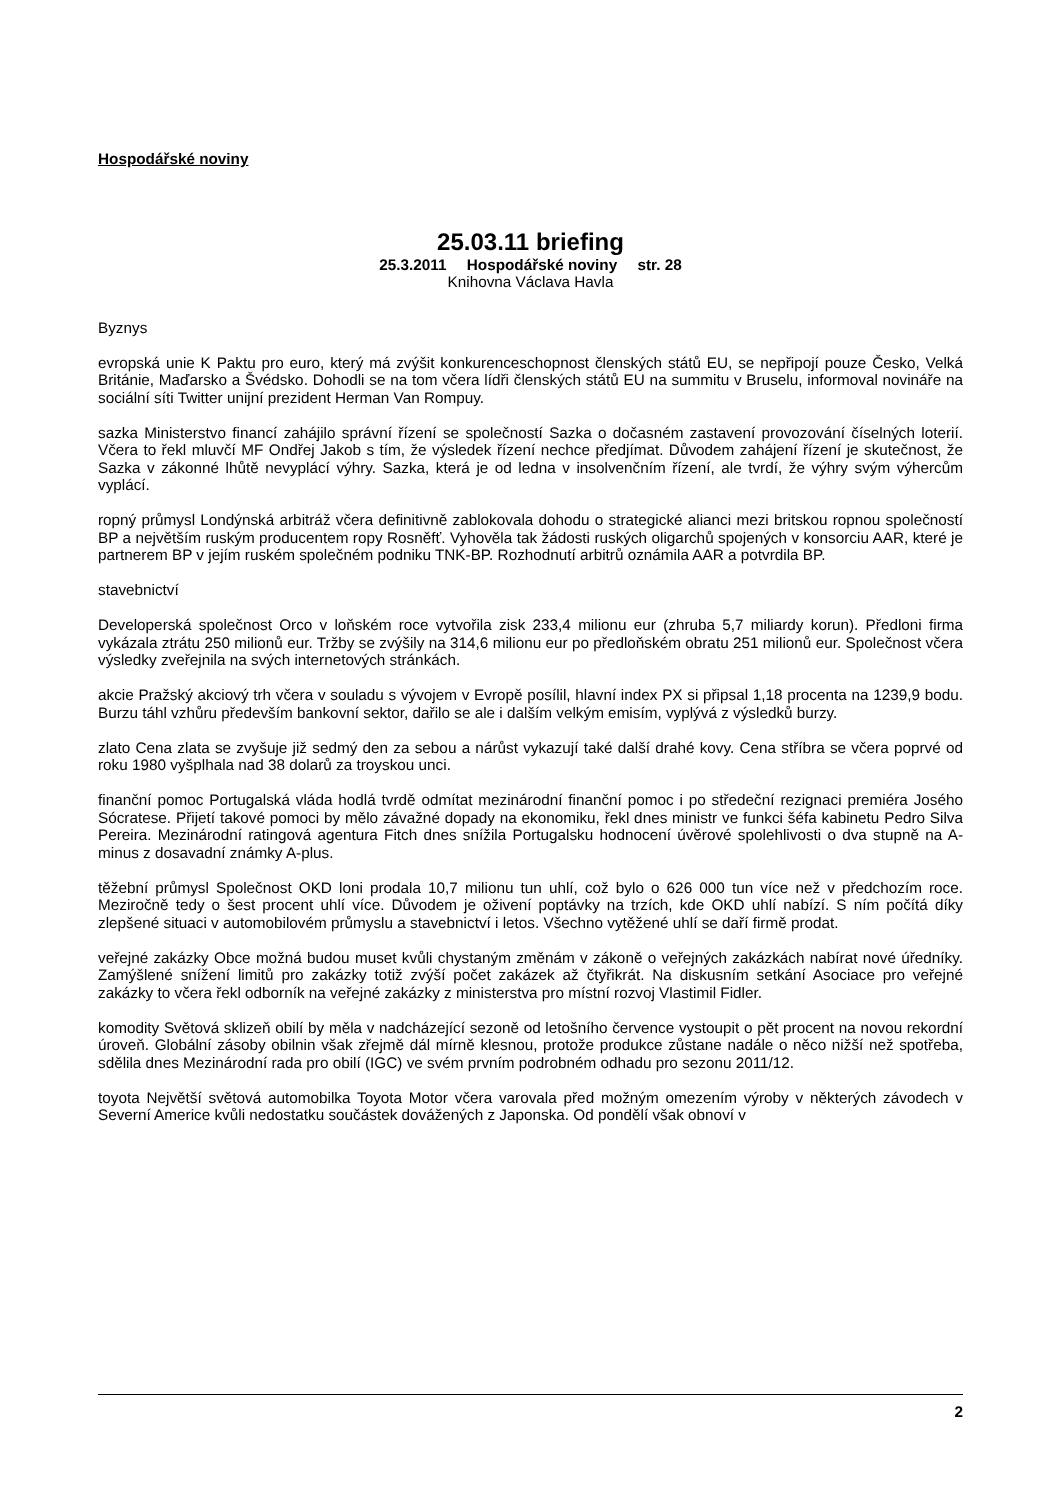Hospodářské noviny
25.03.11 briefing
25.3.2011 Hospodářské noviny str. 28
Knihovna Václava Havla
Byznys
evropská unie K Paktu pro euro, který má zvýšit konkurenceschopnost členských států EU, se nepřipojí pouze Česko, Velká Británie, Maďarsko a Švédsko. Dohodli se na tom včera lídři členských států EU na summitu v Bruselu, informoval novináře na sociální síti Twitter unijní prezident Herman Van Rompuy.
sazka Ministerstvo financí zahájilo správní řízení se společností Sazka o dočasném zastavení provozování číselných loterií. Včera to řekl mluvčí MF Ondřej Jakob s tím, že výsledek řízení nechce předjímat. Důvodem zahájení řízení je skutečnost, že Sazka v zákonné lhůtě nevyplácí výhry. Sazka, která je od ledna v insolvenčním řízení, ale tvrdí, že výhry svým výhercům vyplácí.
ropný průmysl Londýnská arbitráž včera definitivně zablokovala dohodu o strategické alianci mezi britskou ropnou společností BP a největším ruským producentem ropy Rosněfť. Vyhověla tak žádosti ruských oligarchů spojených v konsorciu AAR, které je partnerem BP v jejím ruském společném podniku TNK-BP. Rozhodnutí arbitrů oznámila AAR a potvrdila BP.
stavebnictví
Developerská společnost Orco v loňském roce vytvořila zisk 233,4 milionu eur (zhruba 5,7 miliardy korun). Předloni firma vykázala ztrátu 250 milionů eur. Tržby se zvýšily na 314,6 milionu eur po předloňském obratu 251 milionů eur. Společnost včera výsledky zveřejnila na svých internetových stránkách.
akcie Pražský akciový trh včera v souladu s vývojem v Evropě posílil, hlavní index PX si připsal 1,18 procenta na 1239,9 bodu. Burzu táhl vzhůru především bankovní sektor, dařilo se ale i dalším velkým emisím, vyplývá z výsledků burzy.
zlato Cena zlata se zvyšuje již sedmý den za sebou a nárůst vykazují také další drahé kovy. Cena stříbra se včera poprvé od roku 1980 vyšplhala nad 38 dolarů za troyskou unci.
finanční pomoc Portugalská vláda hodlá tvrdě odmítat mezinárodní finanční pomoc i po středeční rezignaci premiéra Josého Sócratese. Přijetí takové pomoci by mělo závažné dopady na ekonomiku, řekl dnes ministr ve funkci šéfa kabinetu Pedro Silva Pereira. Mezinárodní ratingová agentura Fitch dnes snížila Portugalsku hodnocení úvěrové spolehlivosti o dva stupně na A-minus z dosavadní známky A-plus.
těžební průmysl Společnost OKD loni prodala 10,7 milionu tun uhlí, což bylo o 626 000 tun více než v předchozím roce. Meziročně tedy o šest procent uhlí více. Důvodem je oživení poptávky na trzích, kde OKD uhlí nabízí. S ním počítá díky zlepšené situaci v automobilovém průmyslu a stavebnictví i letos. Všechno vytěžené uhlí se daří firmě prodat.
veřejné zakázky Obce možná budou muset kvůli chystaným změnám v zákoně o veřejných zakázkách nabírat nové úředníky. Zamýšlené snížení limitů pro zakázky totiž zvýší počet zakázek až čtyřikrát. Na diskusním setkání Asociace pro veřejné zakázky to včera řekl odborník na veřejné zakázky z ministerstva pro místní rozvoj Vlastimil Fidler.
komodity Světová sklizeň obilí by měla v nadcházející sezoně od letošního července vystoupit o pět procent na novou rekordní úroveň. Globální zásoby obilnin však zřejmě dál mírně klesnou, protože produkce zůstane nadále o něco nižší než spotřeba, sdělila dnes Mezinárodní rada pro obilí (IGC) ve svém prvním podrobném odhadu pro sezonu 2011/12.
toyota Největší světová automobilka Toyota Motor včera varovala před možným omezením výroby v některých závodech v Severní Americe kvůli nedostatku součástek dovážených z Japonska. Od pondělí však obnoví v
2